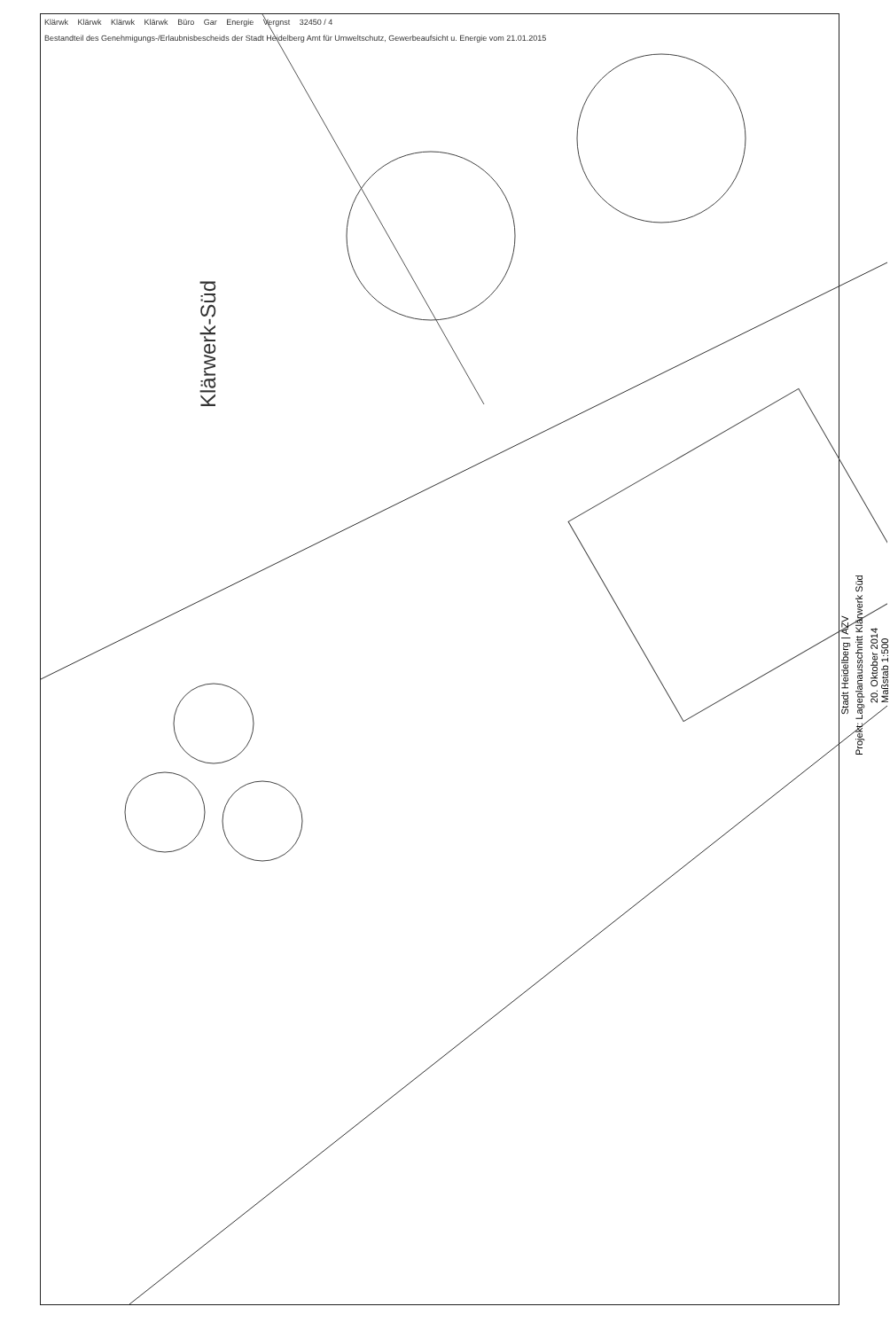Klärwerk-Süd
Klärwk Klärwk Klärwk Klärwk Büro Gar Energie Vergnst 32450 / 4 Bestandteil des Genehmigungs-/Erlaubnisbescheids der Stadt Heidelberg Amt für Umweltschutz, Gewerbeaufsicht u. Energie vom 21.01.2015
Stadt Heidelberg | AZV
Projekt: Lageplanausschnitt Klärwerk Süd
20. Oktober 2014
Maßstab 1:500